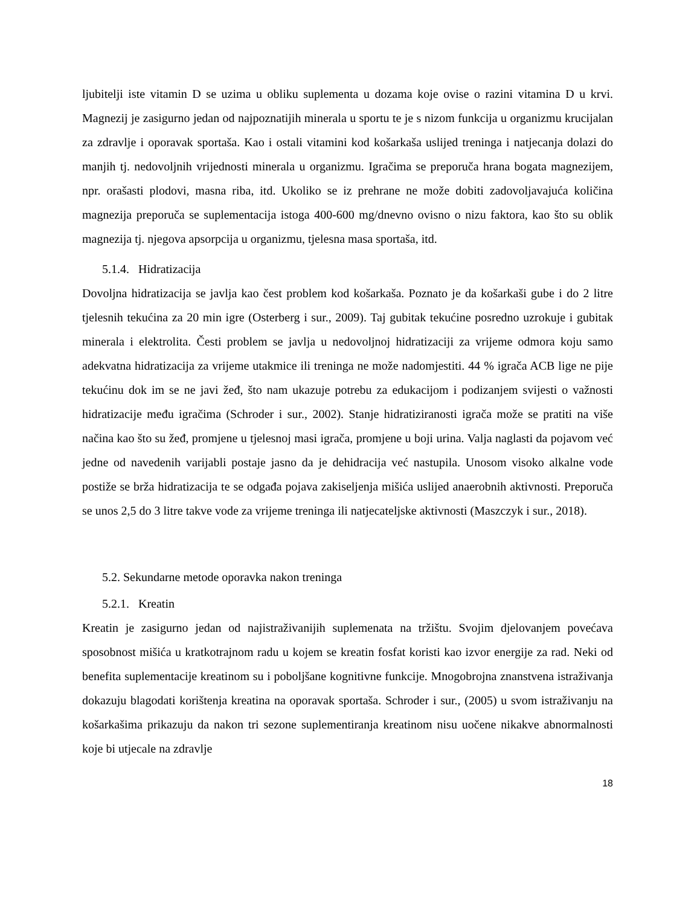ljubitelji iste vitamin D se uzima u obliku suplementa u dozama koje ovise o razini vitamina D u krvi. Magnezij je zasigurno jedan od najpoznatijih minerala u sportu te je s nizom funkcija u organizmu krucijalan za zdravlje i oporavak sportaša. Kao i ostali vitamini kod košarkaša uslijed treninga i natjecanja dolazi do manjih tj. nedovoljnih vrijednosti minerala u organizmu. Igračima se preporuča hrana bogata magnezijem, npr. orašasti plodovi, masna riba, itd. Ukoliko se iz prehrane ne može dobiti zadovoljavajuća količina magnezija preporuča se suplementacija istoga 400-600 mg/dnevno ovisno o nizu faktora, kao što su oblik magnezija tj. njegova apsorpcija u organizmu, tjelesna masa sportaša, itd.
5.1.4. Hidratizacija
Dovoljna hidratizacija se javlja kao čest problem kod košarkaša. Poznato je da košarkaši gube i do 2 litre tjelesnih tekućina za 20 min igre (Osterberg i sur., 2009). Taj gubitak tekućine posredno uzrokuje i gubitak minerala i elektrolita. Česti problem se javlja u nedovoljnoj hidratizaciji za vrijeme odmora koju samo adekvatna hidratizacija za vrijeme utakmice ili treninga ne može nadomjestiti. 44 % igrača ACB lige ne pije tekućinu dok im se ne javi žeđ, što nam ukazuje potrebu za edukacijom i podizanjem svijesti o važnosti hidratizacije među igračima (Schroder i sur., 2002). Stanje hidratiziranosti igrača može se pratiti na više načina kao što su žeđ, promjene u tjelesnoj masi igrača, promjene u boji urina. Valja naglasti da pojavom već jedne od navedenih varijabli postaje jasno da je dehidracija već nastupila. Unosom visoko alkalne vode postiže se brža hidratizacija te se odgađa pojava zakiseljenja mišića uslijed anaerobnih aktivnosti. Preporuča se unos 2,5 do 3 litre takve vode za vrijeme treninga ili natjecateljske aktivnosti (Maszczyk i sur., 2018).
5.2. Sekundarne metode oporavka nakon treninga
5.2.1. Kreatin
Kreatin je zasigurno jedan od najistraživanijih suplemenata na tržištu. Svojim djelovanjem povećava sposobnost mišića u kratkotrajnom radu u kojem se kreatin fosfat koristi kao izvor energije za rad. Neki od benefita suplementacije kreatinom su i poboljšane kognitivne funkcije. Mnogobrojna znanstvena istraživanja dokazuju blagodati korištenja kreatina na oporavak sportaša. Schroder i sur., (2005) u svom istraživanju na košarkašima prikazuju da nakon tri sezone suplementiranja kreatinom nisu uočene nikakve abnormalnosti koje bi utjecale na zdravlje
18